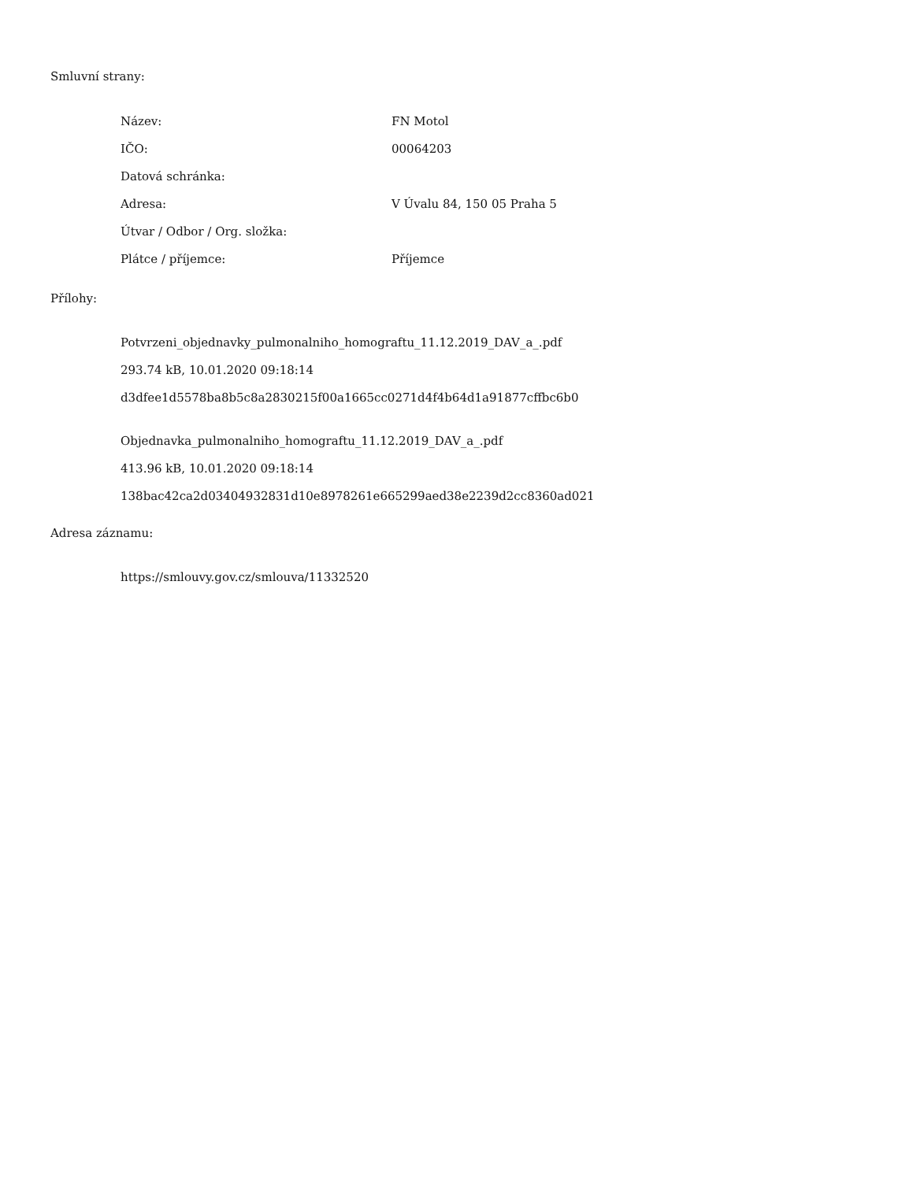Smluvní strany:
| Název: | FN Motol |
| IČO: | 00064203 |
| Datová schránka: | |
| Adresa: | V Úvalu 84, 150 05 Praha 5 |
| Útvar / Odbor / Org. složka: | |
| Plátce / příjemce: | Příjemce |
Přílohy:
Potvrzeni_objednavky_pulmonalniho_homograftu_11.12.2019_DAV_a_.pdf
293.74 kB, 10.01.2020 09:18:14
d3dfee1d5578ba8b5c8a2830215f00a1665cc0271d4f4b64d1a91877cffbc6b0
Objednavka_pulmonalniho_homograftu_11.12.2019_DAV_a_.pdf
413.96 kB, 10.01.2020 09:18:14
138bac42ca2d03404932831d10e8978261e665299aed38e2239d2cc8360ad021
Adresa záznamu:
https://smlouvy.gov.cz/smlouva/11332520